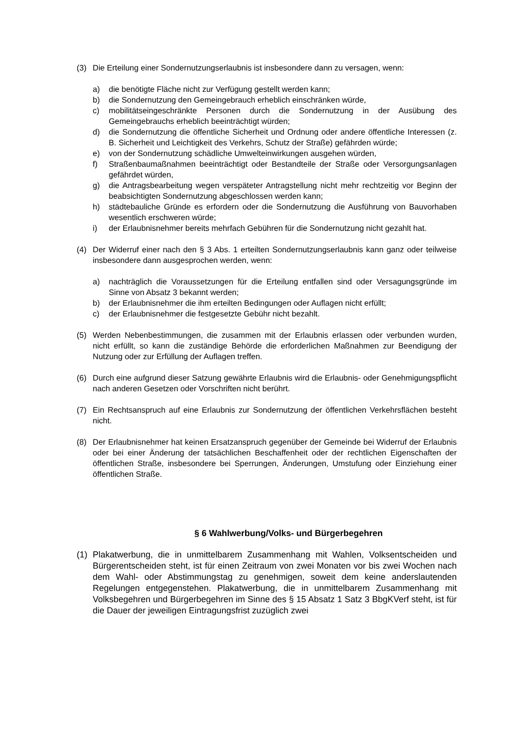(3) Die Erteilung einer Sondernutzungserlaubnis ist insbesondere dann zu versagen, wenn:
a) die benötigte Fläche nicht zur Verfügung gestellt werden kann;
b) die Sondernutzung den Gemeingebrauch erheblich einschränken würde,
c) mobilitätseingeschränkte Personen durch die Sondernutzung in der Ausübung des Gemeingebrauchs erheblich beeinträchtigt würden;
d) die Sondernutzung die öffentliche Sicherheit und Ordnung oder andere öffentliche Interessen (z. B. Sicherheit und Leichtigkeit des Verkehrs, Schutz der Straße) gefährden würde;
e) von der Sondernutzung schädliche Umwelteinwirkungen ausgehen würden,
f) Straßenbaumaßnahmen beeinträchtigt oder Bestandteile der Straße oder Versorgungsanlagen gefährdet würden,
g) die Antragsbearbeitung wegen verspäteter Antragstellung nicht mehr rechtzeitig vor Beginn der beabsichtigten Sondernutzung abgeschlossen werden kann;
h) städtebauliche Gründe es erfordern oder die Sondernutzung die Ausführung von Bauvorhaben wesentlich erschweren würde;
i) der Erlaubnisnehmer bereits mehrfach Gebühren für die Sondernutzung nicht gezahlt hat.
(4) Der Widerruf einer nach den § 3 Abs. 1 erteilten Sondernutzungserlaubnis kann ganz oder teilweise insbesondere dann ausgesprochen werden, wenn:
a) nachträglich die Voraussetzungen für die Erteilung entfallen sind oder Versagungsgründe im Sinne von Absatz 3 bekannt werden;
b) der Erlaubnisnehmer die ihm erteilten Bedingungen oder Auflagen nicht erfüllt;
c) der Erlaubnisnehmer die festgesetzte Gebühr nicht bezahlt.
(5) Werden Nebenbestimmungen, die zusammen mit der Erlaubnis erlassen oder verbunden wurden, nicht erfüllt, so kann die zuständige Behörde die erforderlichen Maßnahmen zur Beendigung der Nutzung oder zur Erfüllung der Auflagen treffen.
(6) Durch eine aufgrund dieser Satzung gewährte Erlaubnis wird die Erlaubnis- oder Genehmigungspflicht nach anderen Gesetzen oder Vorschriften nicht berührt.
(7) Ein Rechtsanspruch auf eine Erlaubnis zur Sondernutzung der öffentlichen Verkehrsflächen besteht nicht.
(8) Der Erlaubnisnehmer hat keinen Ersatzanspruch gegenüber der Gemeinde bei Widerruf der Erlaubnis oder bei einer Änderung der tatsächlichen Beschaffenheit oder der rechtlichen Eigenschaften der öffentlichen Straße, insbesondere bei Sperrungen, Änderungen, Umstufung oder Einziehung einer öffentlichen Straße.
§ 6 Wahlwerbung/Volks- und Bürgerbegehren
(1) Plakatwerbung, die in unmittelbarem Zusammenhang mit Wahlen, Volksentscheiden und Bürgerentscheiden steht, ist für einen Zeitraum von zwei Monaten vor bis zwei Wochen nach dem Wahl- oder Abstimmungstag zu genehmigen, soweit dem keine anderslautenden Regelungen entgegenstehen. Plakatwerbung, die in unmittelbarem Zusammenhang mit Volksbegehren und Bürgerbegehren im Sinne des § 15 Absatz 1 Satz 3 BbgKVerf steht, ist für die Dauer der jeweiligen Eintragungsfrist zuzüglich zwei